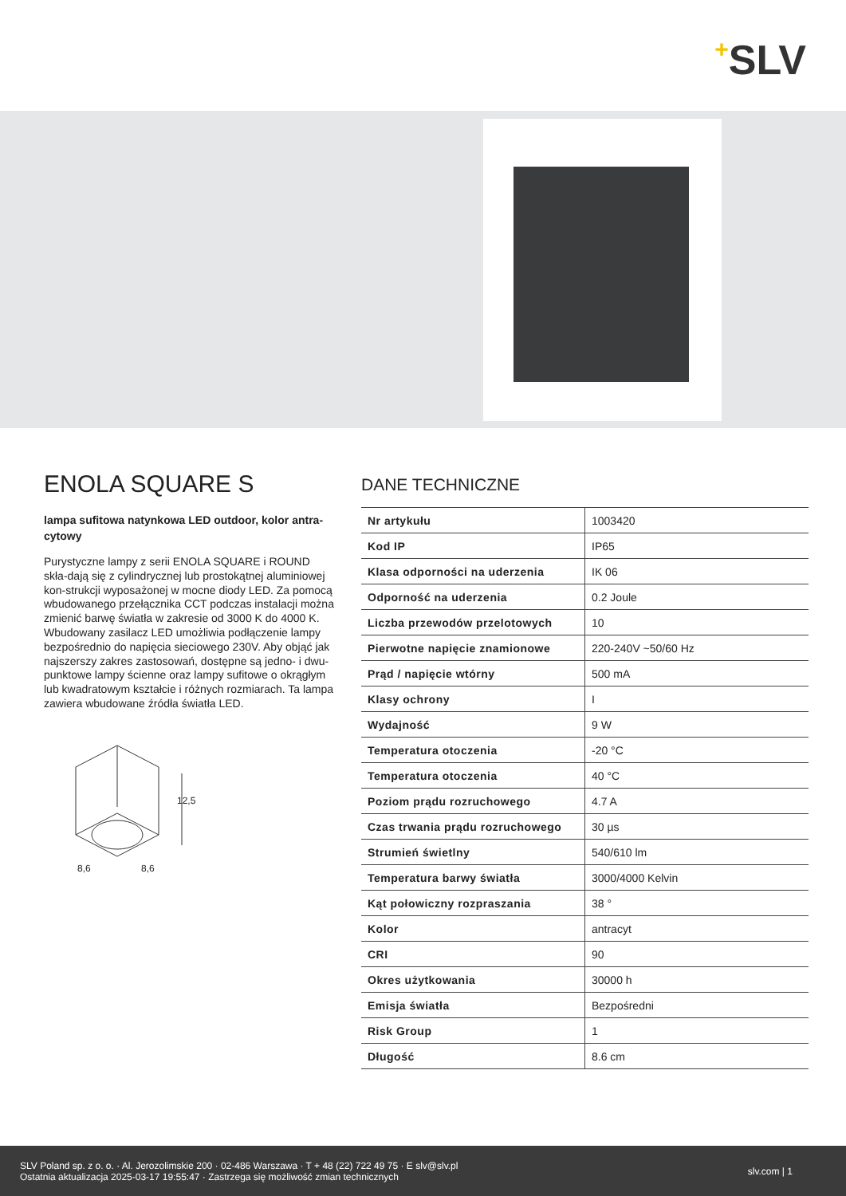+SLV
ENOLA SQUARE S
lampa sufitowa natynkowa LED outdoor, kolor antra-cytowy
Purystyczne lampy z serii ENOLA SQUARE i ROUND skła-dają się z cylindrycznej lub prostokątnej aluminiowej kon-strukcji wyposażonej w mocne diody LED. Za pomocą wbudowanego przełącznika CCT podczas instalacji można zmienić barwę światła w zakresie od 3000 K do 4000 K. Wbudowany zasilacz LED umożliwia podłączenie lampy bezpośrednio do napięcia sieciowego 230V. Aby objąć jak najszerszy zakres zastosowań, dostępne są jedno- i dwu-punktowe lampy ścienne oraz lampy sufitowe o okrągłym lub kwadratowym kształcie i różnych rozmiarach. Ta lampa zawiera wbudowane źródła światła LED.
12,5
8,6 8,6
DANE TECHNICZNE
| Nr artykułu | 1003420 |
| Kod IP | IP65 |
| Klasa odporności na uderzenia | IK 06 |
| Odporność na uderzenia | 0.2 Joule |
| Liczba przewodów przelotowych | 10 |
| Pierwotne napięcie znamionowe | 220-240V ~50/60 Hz |
| Prąd / napięcie wtórny | 500 mA |
| Klasy ochrony | I |
| Wydajność | 9 W |
| Temperatura otoczenia | -20 °C |
| Temperatura otoczenia | 40 °C |
| Poziom prądu rozruchowego | 4.7 A |
| Czas trwania prądu rozruchowego | 30 µs |
| Strumień świetlny | 540/610 lm |
| Temperatura barwy światła | 3000/4000 Kelvin |
| Kąt połowiczny rozpraszania | 38 ° |
| Kolor | antracyt |
| CRI | 90 |
| Okres użytkowania | 30000 h |
| Emisja światła | Bezpośredni |
| Risk Group | 1 |
| Długość | 8.6 cm |
SLV Poland sp. z o. o. · Al. Jerozolimskie 200 · 02-486 Warszawa · T + 48 (22) 722 49 75 · E slv@slv.pl
Ostatnia aktualizacja 2025-03-17 19:55:47 · Zastrzega się możliwość zmian technicznych
slv.com | 1